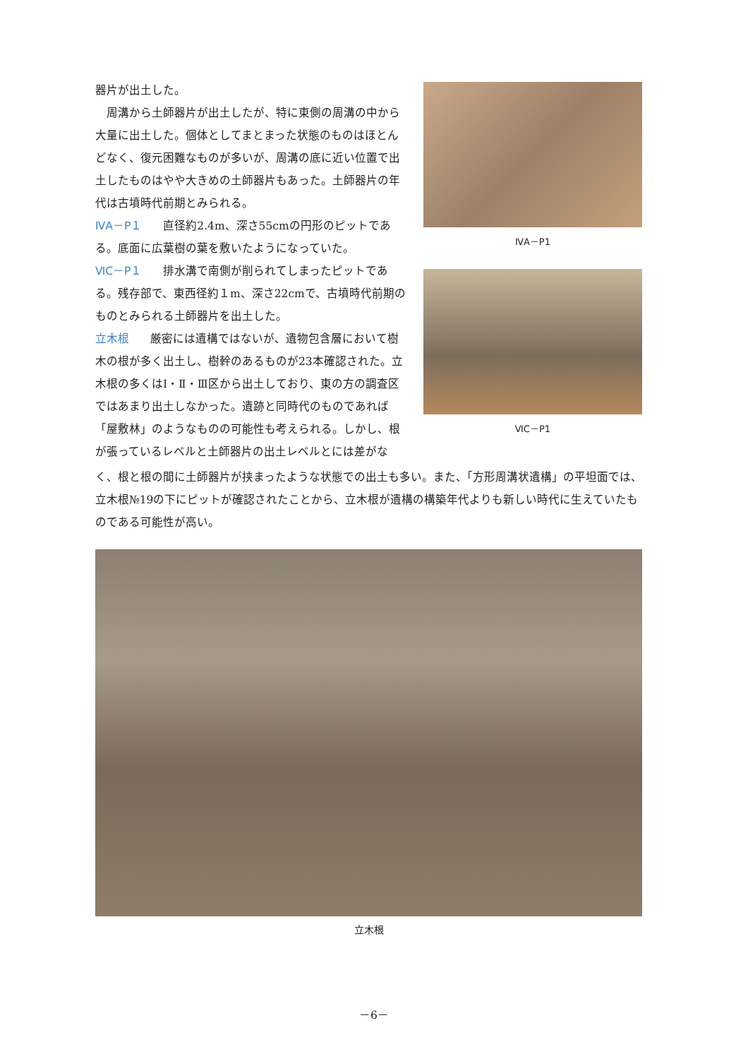器片が出土した。
 周溝から土師器片が出土したが、特に東側の周溝の中から大量に出土した。個体としてまとまった状態のものはほとんどなく、復元困難なものが多いが、周溝の底に近い位置で出土したものはやや大きめの土師器片もあった。土師器片の年代は古墳時代前期とみられる。
ⅣA－P１ 直径約2.4m、深さ55cmの円形のピットである。底面に広葉樹の葉を敷いたようになっていた。
ⅥC－P１ 排水溝で南側が削られてしまったピットである。残存部で、東西径約１m、深さ22cmで、古墳時代前期のものとみられる土師器片を出土した。
立木根 厳密には遺構ではないが、遺物包含層において樹木の根が多く出土し、樹幹のあるものが23本確認された。立木根の多くはⅠ・Ⅱ・Ⅲ区から出土しており、東の方の調査区ではあまり出土しなかった。遺跡と同時代のものであれば「屋敷林」のようなものの可能性も考えられる。しかし、根が張っているレベルと土師器片の出土レベルとには差がな
ⅣA－P1
ⅥC－P1
く、根と根の間に土師器片が挟まったような状態での出土も多い。また、「方形周溝状遺構」の平坦面では、立木根№19の下にピットが確認されたことから、立木根が遺構の構築年代よりも新しい時代に生えていたものである可能性が高い。
立木根
－6－